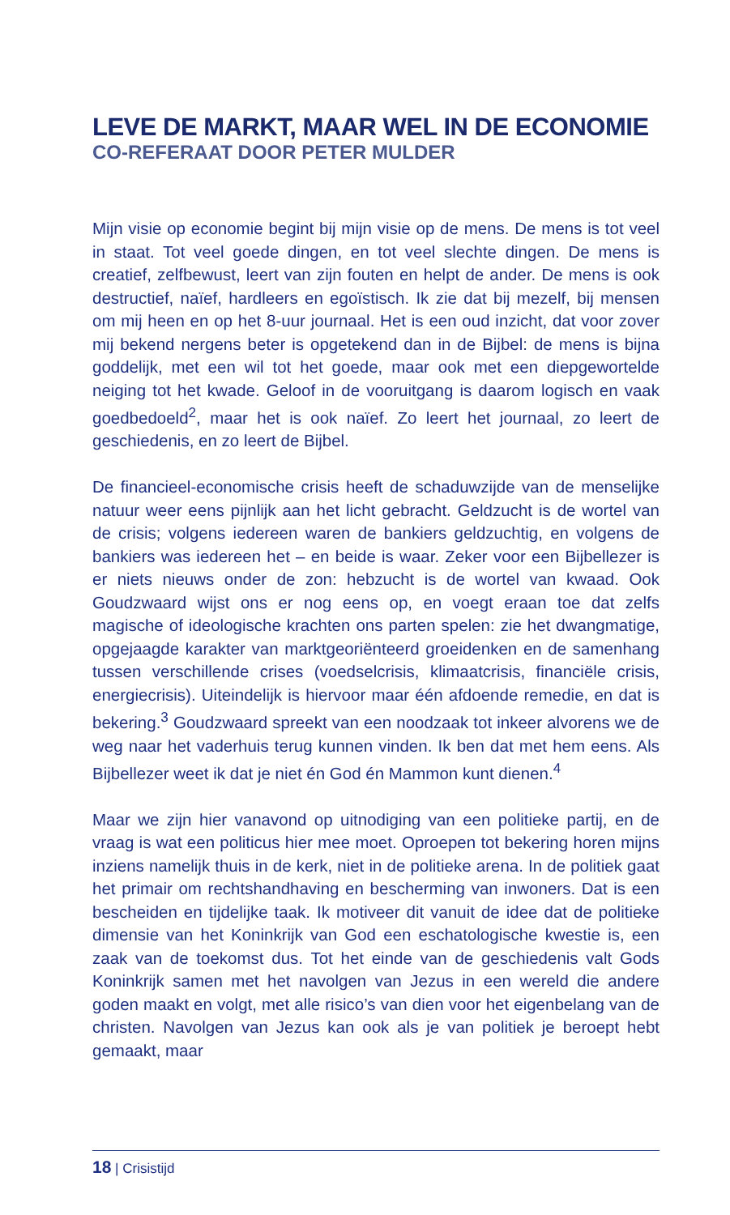LEVE DE MARKT, MAAR WEL IN DE ECONOMIE
CO-REFERAAT DOOR PETER MULDER
Mijn visie op economie begint bij mijn visie op de mens. De mens is tot veel in staat. Tot veel goede dingen, en tot veel slechte dingen. De mens is creatief, zelfbewust, leert van zijn fouten en helpt de ander. De mens is ook destructief, naïef, hardleers en egoïstisch. Ik zie dat bij mezelf, bij mensen om mij heen en op het 8-uur journaal. Het is een oud inzicht, dat voor zover mij bekend nergens beter is opgetekend dan in de Bijbel: de mens is bijna goddelijk, met een wil tot het goede, maar ook met een diepgewortelde neiging tot het kwade. Geloof in de vooruitgang is daarom logisch en vaak goedbedoeld<sup>2</sup>, maar het is ook naïef. Zo leert het journaal, zo leert de geschiedenis, en zo leert de Bijbel.
De financieel-economische crisis heeft de schaduwzijde van de menselijke natuur weer eens pijnlijk aan het licht gebracht. Geldzucht is de wortel van de crisis; volgens iedereen waren de bankiers geldzuchtig, en volgens de bankiers was iedereen het – en beide is waar. Zeker voor een Bijbellezer is er niets nieuws onder de zon: hebzucht is de wortel van kwaad. Ook Goudzwaard wijst ons er nog eens op, en voegt eraan toe dat zelfs magische of ideologische krachten ons parten spelen: zie het dwangmatige, opgejaagde karakter van marktgeoriënteerd groeidenken en de samenhang tussen verschillende crises (voedselcrisis, klimaatcrisis, financiële crisis, energiecrisis). Uiteindelijk is hiervoor maar één afdoende remedie, en dat is bekering.<sup>3</sup> Goudzwaard spreekt van een noodzaak tot inkeer alvorens we de weg naar het vaderhuis terug kunnen vinden. Ik ben dat met hem eens. Als Bijbellezer weet ik dat je niet én God én Mammon kunt dienen.<sup>4</sup>
Maar we zijn hier vanavond op uitnodiging van een politieke partij, en de vraag is wat een politicus hier mee moet. Oproepen tot bekering horen mijns inziens namelijk thuis in de kerk, niet in de politieke arena. In de politiek gaat het primair om rechtshandhaving en bescherming van inwoners. Dat is een bescheiden en tijdelijke taak. Ik motiveer dit vanuit de idee dat de politieke dimensie van het Koninkrijk van God een eschatologische kwestie is, een zaak van de toekomst dus. Tot het einde van de geschiedenis valt Gods Koninkrijk samen met het navolgen van Jezus in een wereld die andere goden maakt en volgt, met alle risico’s van dien voor het eigenbelang van de christen. Navolgen van Jezus kan ook als je van politiek je beroept hebt gemaakt, maar
18 | Crisistijd